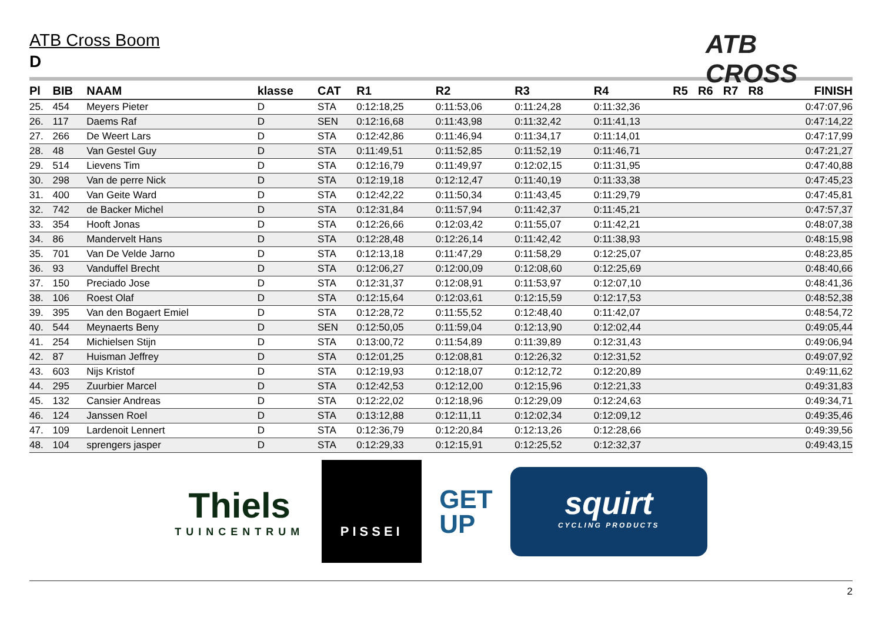ATB Cross Boom
D
ATB CROSS
| Pl | BIB | NAAM | klasse | CAT | R1 | R2 | R3 | R4 | R5 | R6 | R7 | R8 | FINISH |
| --- | --- | --- | --- | --- | --- | --- | --- | --- | --- | --- | --- | --- | --- |
| 25. | 454 | Meyers Pieter | D | STA | 0:12:18,25 | 0:11:53,06 | 0:11:24,28 | 0:11:32,36 | | | | | 0:47:07,96 |
| 26. | 117 | Daems Raf | D | SEN | 0:12:16,68 | 0:11:43,98 | 0:11:32,42 | 0:11:41,13 | | | | | 0:47:14,22 |
| 27. | 266 | De Weert Lars | D | STA | 0:12:42,86 | 0:11:46,94 | 0:11:34,17 | 0:11:14,01 | | | | | 0:47:17,99 |
| 28. | 48 | Van Gestel Guy | D | STA | 0:11:49,51 | 0:11:52,85 | 0:11:52,19 | 0:11:46,71 | | | | | 0:47:21,27 |
| 29. | 514 | Lievens Tim | D | STA | 0:12:16,79 | 0:11:49,97 | 0:12:02,15 | 0:11:31,95 | | | | | 0:47:40,88 |
| 30. | 298 | Van de perre Nick | D | STA | 0:12:19,18 | 0:12:12,47 | 0:11:40,19 | 0:11:33,38 | | | | | 0:47:45,23 |
| 31. | 400 | Van Geite Ward | D | STA | 0:12:42,22 | 0:11:50,34 | 0:11:43,45 | 0:11:29,79 | | | | | 0:47:45,81 |
| 32. | 742 | de Backer Michel | D | STA | 0:12:31,84 | 0:11:57,94 | 0:11:42,37 | 0:11:45,21 | | | | | 0:47:57,37 |
| 33. | 354 | Hooft Jonas | D | STA | 0:12:26,66 | 0:12:03,42 | 0:11:55,07 | 0:11:42,21 | | | | | 0:48:07,38 |
| 34. | 86 | Mandervelt Hans | D | STA | 0:12:28,48 | 0:12:26,14 | 0:11:42,42 | 0:11:38,93 | | | | | 0:48:15,98 |
| 35. | 701 | Van De Velde Jarno | D | STA | 0:12:13,18 | 0:11:47,29 | 0:11:58,29 | 0:12:25,07 | | | | | 0:48:23,85 |
| 36. | 93 | Vanduffel Brecht | D | STA | 0:12:06,27 | 0:12:00,09 | 0:12:08,60 | 0:12:25,69 | | | | | 0:48:40,66 |
| 37. | 150 | Preciado Jose | D | STA | 0:12:31,37 | 0:12:08,91 | 0:11:53,97 | 0:12:07,10 | | | | | 0:48:41,36 |
| 38. | 106 | Roest Olaf | D | STA | 0:12:15,64 | 0:12:03,61 | 0:12:15,59 | 0:12:17,53 | | | | | 0:48:52,38 |
| 39. | 395 | Van den Bogaert Emiel | D | STA | 0:12:28,72 | 0:11:55,52 | 0:12:48,40 | 0:11:42,07 | | | | | 0:48:54,72 |
| 40. | 544 | Meynaerts Beny | D | SEN | 0:12:50,05 | 0:11:59,04 | 0:12:13,90 | 0:12:02,44 | | | | | 0:49:05,44 |
| 41. | 254 | Michielsen Stijn | D | STA | 0:13:00,72 | 0:11:54,89 | 0:11:39,89 | 0:12:31,43 | | | | | 0:49:06,94 |
| 42. | 87 | Huisman Jeffrey | D | STA | 0:12:01,25 | 0:12:08,81 | 0:12:26,32 | 0:12:31,52 | | | | | 0:49:07,92 |
| 43. | 603 | Nijs Kristof | D | STA | 0:12:19,93 | 0:12:18,07 | 0:12:12,72 | 0:12:20,89 | | | | | 0:49:11,62 |
| 44. | 295 | Zuurbier Marcel | D | STA | 0:12:42,53 | 0:12:12,00 | 0:12:15,96 | 0:12:21,33 | | | | | 0:49:31,83 |
| 45. | 132 | Cansier Andreas | D | STA | 0:12:22,02 | 0:12:18,96 | 0:12:29,09 | 0:12:24,63 | | | | | 0:49:34,71 |
| 46. | 124 | Janssen Roel | D | STA | 0:13:12,88 | 0:12:11,11 | 0:12:02,34 | 0:12:09,12 | | | | | 0:49:35,46 |
| 47. | 109 | Lardenoit Lennert | D | STA | 0:12:36,79 | 0:12:20,84 | 0:12:13,26 | 0:12:28,66 | | | | | 0:49:39,56 |
| 48. | 104 | sprengers jasper | D | STA | 0:12:29,33 | 0:12:15,91 | 0:12:25,52 | 0:12:32,37 | | | | | 0:49:43,15 |
Thiels
TUINCENTRUM
PISSEI
GET
UP
squirt
CYCLING PRODUCTS
2